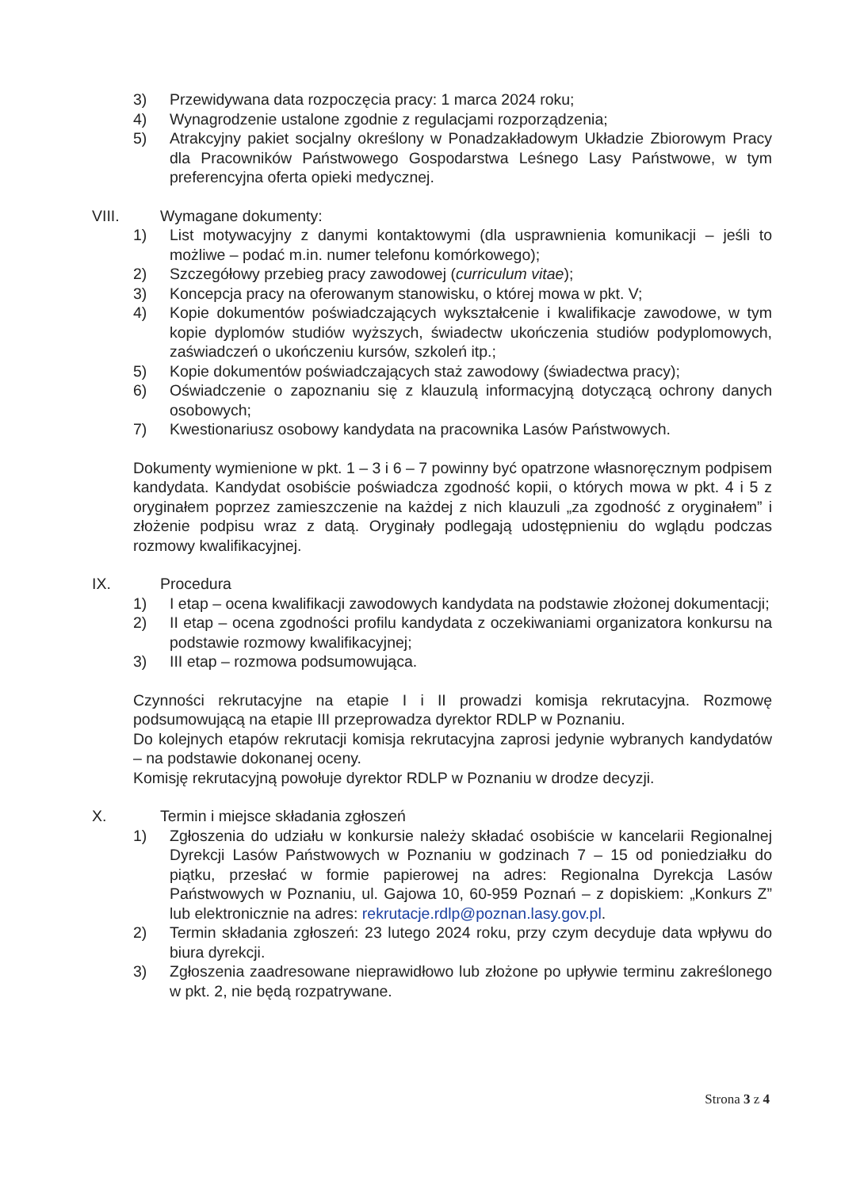3) Przewidywana data rozpoczęcia pracy: 1 marca 2024 roku;
4) Wynagrodzenie ustalone zgodnie z regulacjami rozporządzenia;
5) Atrakcyjny pakiet socjalny określony w Ponadzakładowym Układzie Zbiorowym Pracy dla Pracowników Państwowego Gospodarstwa Leśnego Lasy Państwowe, w tym preferencyjna oferta opieki medycznej.
VIII. Wymagane dokumenty:
1) List motywacyjny z danymi kontaktowymi (dla usprawnienia komunikacji – jeśli to możliwe – podać m.in. numer telefonu komórkowego);
2) Szczegółowy przebieg pracy zawodowej (curriculum vitae);
3) Koncepcja pracy na oferowanym stanowisku, o której mowa w pkt. V;
4) Kopie dokumentów poświadczających wykształcenie i kwalifikacje zawodowe, w tym kopie dyplomów studiów wyższych, świadectw ukończenia studiów podyplomowych, zaświadczeń o ukończeniu kursów, szkoleń itp.;
5) Kopie dokumentów poświadczających staż zawodowy (świadectwa pracy);
6) Oświadczenie o zapoznaniu się z klauzulą informacyjną dotyczącą ochrony danych osobowych;
7) Kwestionariusz osobowy kandydata na pracownika Lasów Państwowych.
Dokumenty wymienione w pkt. 1 – 3 i 6 – 7 powinny być opatrzone własnoręcznym podpisem kandydata. Kandydat osobiście poświadcza zgodność kopii, o których mowa w pkt. 4 i 5 z oryginałem poprzez zamieszczenie na każdej z nich klauzuli „za zgodność z oryginałem” i złożenie podpisu wraz z datą. Oryginały podlegają udostępnieniu do wglądu podczas rozmowy kwalifikacyjnej.
IX. Procedura
1) I etap – ocena kwalifikacji zawodowych kandydata na podstawie złożonej dokumentacji;
2) II etap – ocena zgodności profilu kandydata z oczekiwaniami organizatora konkursu na podstawie rozmowy kwalifikacyjnej;
3) III etap – rozmowa podsumowująca.
Czynności rekrutacyjne na etapie I i II prowadzi komisja rekrutacyjna. Rozmowę podsumowującą na etapie III przeprowadza dyrektor RDLP w Poznaniu.
Do kolejnych etapów rekrutacji komisja rekrutacyjna zaprosi jedynie wybranych kandydatów – na podstawie dokonanej oceny.
Komisję rekrutacyjną powołuje dyrektor RDLP w Poznaniu w drodze decyzji.
X. Termin i miejsce składania zgłoszeń
1) Zgłoszenia do udziału w konkursie należy składać osobiście w kancelarii Regionalnej Dyrekcji Lasów Państwowych w Poznaniu w godzinach 7 – 15 od poniedziałku do piątku, przesłać w formie papierowej na adres: Regionalna Dyrekcja Lasów Państwowych w Poznaniu, ul. Gajowa 10, 60-959 Poznań – z dopiskiem: „Konkurs Z” lub elektronicznie na adres: rekrutacje.rdlp@poznan.lasy.gov.pl.
2) Termin składania zgłoszeń: 23 lutego 2024 roku, przy czym decyduje data wpływu do biura dyrekcji.
3) Zgłoszenia zaadresowane nieprawidłowo lub złożone po upływie terminu zakreślonego w pkt. 2, nie będą rozpatrywane.
Strona 3 z 4